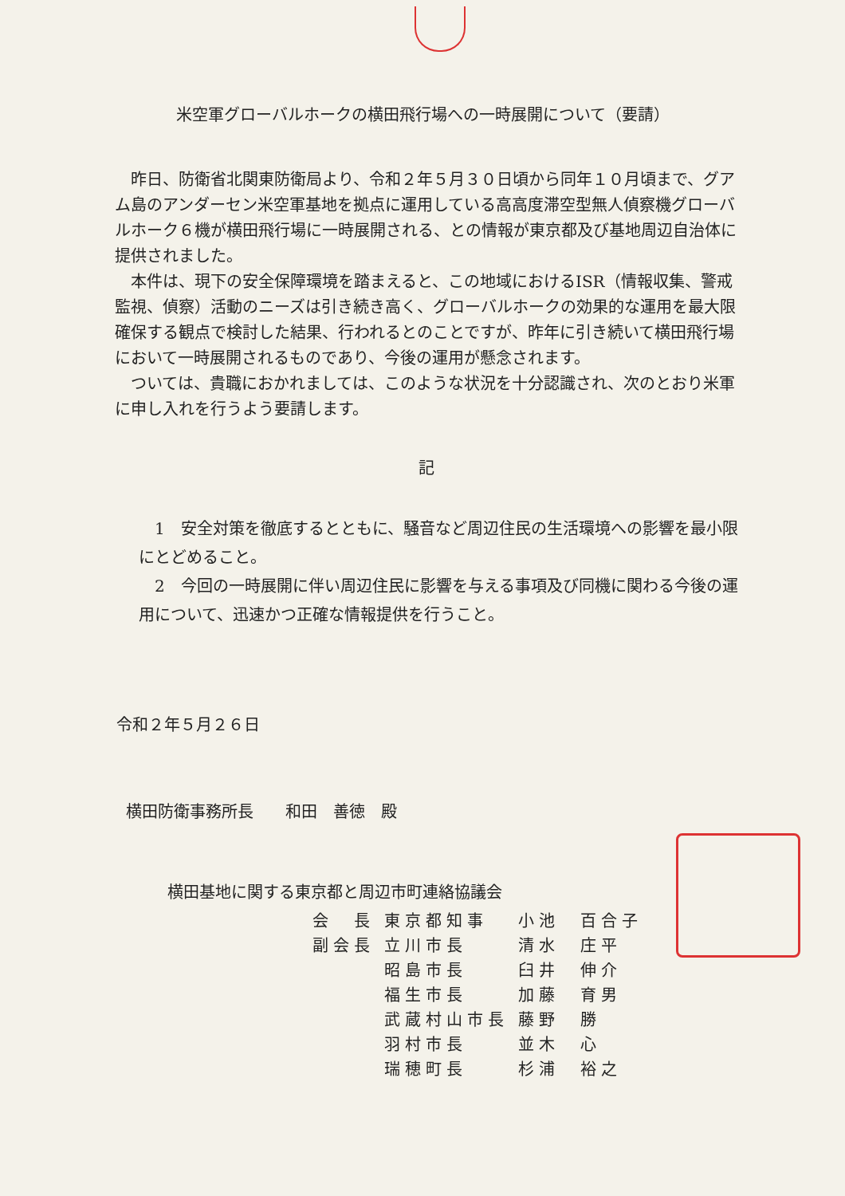米空軍グローバルホークの横田飛行場への一時展開について（要請）
昨日、防衛省北関東防衛局より、令和２年５月３０日頃から同年１０月頃まで、グアム島のアンダーセン米空軍基地を拠点に運用している高高度滞空型無人偵察機グローバルホーク６機が横田飛行場に一時展開される、との情報が東京都及び基地周辺自治体に提供されました。
本件は、現下の安全保障環境を踏まえると、この地域におけるISR（情報収集、警戒監視、偵察）活動のニーズは引き続き高く、グローバルホークの効果的な運用を最大限確保する観点で検討した結果、行われるとのことですが、昨年に引き続いて横田飛行場において一時展開されるものであり、今後の運用が懸念されます。
ついては、貴職におかれましては、このような状況を十分認識され、次のとおり米軍に申し入れを行うよう要請します。
記
1　安全対策を徹底するとともに、騒音など周辺住民の生活環境への影響を最小限にとどめること。
2　今回の一時展開に伴い周辺住民に影響を与える事項及び同機に関わる今後の運用について、迅速かつ正確な情報提供を行うこと。
令和２年５月２６日
横田防衛事務所長　　和田　善徳　殿
横田基地に関する東京都と周辺市町連絡協議会
| 会 長 | 東京都知事 | 小池 百合子 |
| 副会長 | 立川市長 | 清水 庄平 |
| | 昭島市長 | 臼井 伸介 |
| | 福生市長 | 加藤 育男 |
| | 武蔵村山市長 | 藤野 勝 |
| | 羽村市長 | 並木 心 |
| | 瑞穂町長 | 杉浦 裕之 |